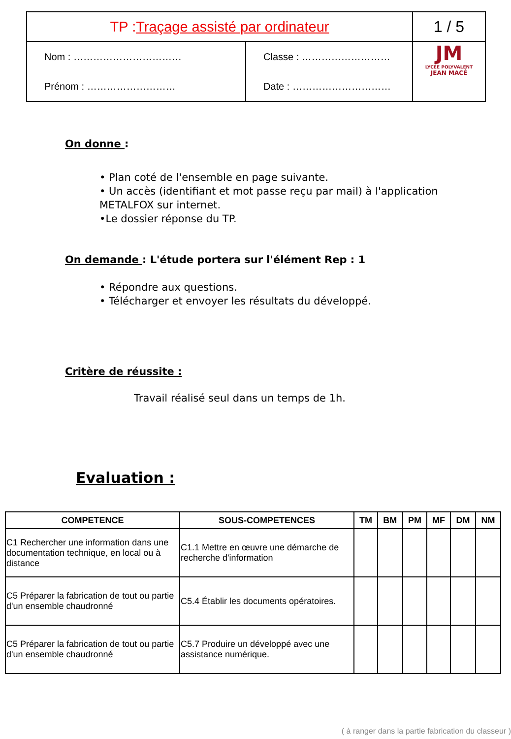| TP : Traçage assisté par ordinateur | | 1 / 5 |
| Nom : …………………………… Prénom : ……………………… | Classe : ……………………… Date : ………………………… | JM LYCÉE POLYVALENT JEAN MACÉ |
On donne :
• Plan coté de l'ensemble en page suivante.
• Un accès (identifiant et mot passe reçu par mail) à l'application METALFOX sur internet.
•Le dossier réponse du TP.
On demande : L'étude portera sur l'élément Rep : 1
• Répondre aux questions.
• Télécharger et envoyer les résultats du développé.
Critère de réussite :
Travail réalisé seul dans un temps de 1h.
Evaluation :
| COMPETENCE | SOUS-COMPETENCES | TM | BM | PM | MF | DM | NM |
| --- | --- | --- | --- | --- | --- | --- | --- |
| C1 Rechercher une information dans une documentation technique, en local ou à distance | C1.1 Mettre en œuvre une démarche de recherche d'information | | | | | | |
| C5 Préparer la fabrication de tout ou partie d'un ensemble chaudronné | C5.4 Établir les documents opératoires. | | | | | | |
| C5 Préparer la fabrication de tout ou partie d'un ensemble chaudronné | C5.7 Produire un développé avec une assistance numérique. | | | | | | |
( à ranger dans la partie fabrication du classeur )